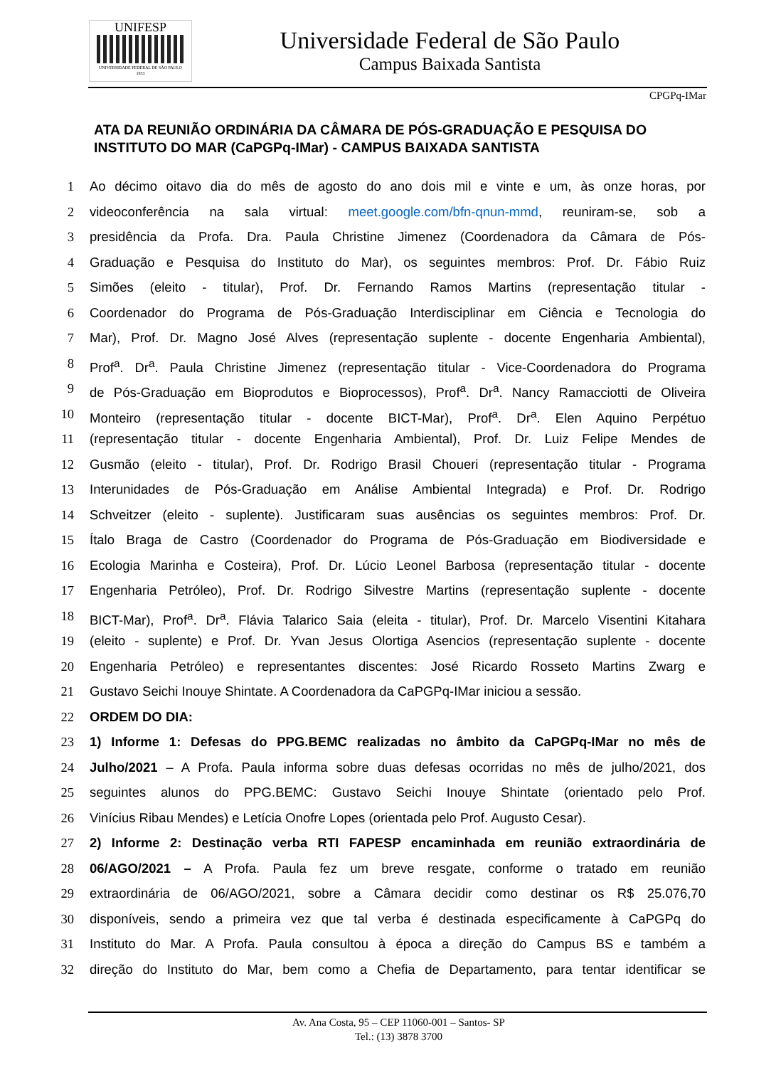UNIFESP
UNIVERSIDADE FEDERAL DE SÃO PAULO
1933
Universidade Federal de São Paulo
Campus Baixada Santista
CPGPq-IMar
ATA DA REUNIÃO ORDINÁRIA DA CÂMARA DE PÓS-GRADUAÇÃO E PESQUISA DO INSTITUTO DO MAR (CaPGPq-IMar) - CAMPUS BAIXADA SANTISTA
1 Ao décimo oitavo dia do mês de agosto do ano dois mil e vinte e um, às onze horas, por
2 videoconferência na sala virtual: meet.google.com/bfn-qnun-mmd, reuniram-se, sob a
3 presidência da Profa. Dra. Paula Christine Jimenez (Coordenadora da Câmara de Pós-
4 Graduação e Pesquisa do Instituto do Mar), os seguintes membros: Prof. Dr. Fábio Ruiz
5 Simões (eleito - titular), Prof. Dr. Fernando Ramos Martins (representação titular -
6 Coordenador do Programa de Pós-Graduação Interdisciplinar em Ciência e Tecnologia do
7 Mar), Prof. Dr. Magno José Alves (representação suplente - docente Engenharia Ambiental),
8 Prof<sup>a</sup>. Dr<sup>a</sup>. Paula Christine Jimenez (representação titular - Vice-Coordenadora do Programa
9 de Pós-Graduação em Bioprodutos e Bioprocessos), Prof<sup>a</sup>. Dr<sup>a</sup>. Nancy Ramacciotti de Oliveira
10 Monteiro (representação titular - docente BICT-Mar), Prof<sup>a</sup>. Dr<sup>a</sup>. Elen Aquino Perpétuo
11 (representação titular - docente Engenharia Ambiental), Prof. Dr. Luiz Felipe Mendes de
12 Gusmão (eleito - titular), Prof. Dr. Rodrigo Brasil Choueri (representação titular - Programa
13 Interunidades de Pós-Graduação em Análise Ambiental Integrada) e Prof. Dr. Rodrigo
14 Schveitzer (eleito - suplente). Justificaram suas ausências os seguintes membros: Prof. Dr.
15 Ítalo Braga de Castro (Coordenador do Programa de Pós-Graduação em Biodiversidade e
16 Ecologia Marinha e Costeira), Prof. Dr. Lúcio Leonel Barbosa (representação titular - docente
17 Engenharia Petróleo), Prof. Dr. Rodrigo Silvestre Martins (representação suplente - docente
18 BICT-Mar), Prof<sup>a</sup>. Dr<sup>a</sup>. Flávia Talarico Saia (eleita - titular), Prof. Dr. Marcelo Visentini Kitahara
19 (eleito - suplente) e Prof. Dr. Yvan Jesus Olortiga Asencios (representação suplente - docente
20 Engenharia Petróleo) e representantes discentes: José Ricardo Rosseto Martins Zwarg e
21 Gustavo Seichi Inouye Shintate. A Coordenadora da CaPGPq-IMar iniciou a sessão.
22 ORDEM DO DIA:
23 1) Informe 1: Defesas do PPG.BEMC realizadas no âmbito da CaPGPq-IMar no mês de
24 Julho/2021 – A Profa. Paula informa sobre duas defesas ocorridas no mês de julho/2021, dos
25 seguintes alunos do PPG.BEMC: Gustavo Seichi Inouye Shintate (orientado pelo Prof.
26 Vinícius Ribau Mendes) e Letícia Onofre Lopes (orientada pelo Prof. Augusto Cesar).
27 2) Informe 2: Destinação verba RTI FAPESP encaminhada em reunião extraordinária de
28 06/AGO/2021 – A Profa. Paula fez um breve resgate, conforme o tratado em reunião
29 extraordinária de 06/AGO/2021, sobre a Câmara decidir como destinar os R$ 25.076,70
30 disponíveis, sendo a primeira vez que tal verba é destinada especificamente à CaPGPq do
31 Instituto do Mar. A Profa. Paula consultou à época a direção do Campus BS e também a
32 direção do Instituto do Mar, bem como a Chefia de Departamento, para tentar identificar se
Av. Ana Costa, 95 – CEP 11060-001 – Santos- SP
Tel.: (13) 3878 3700